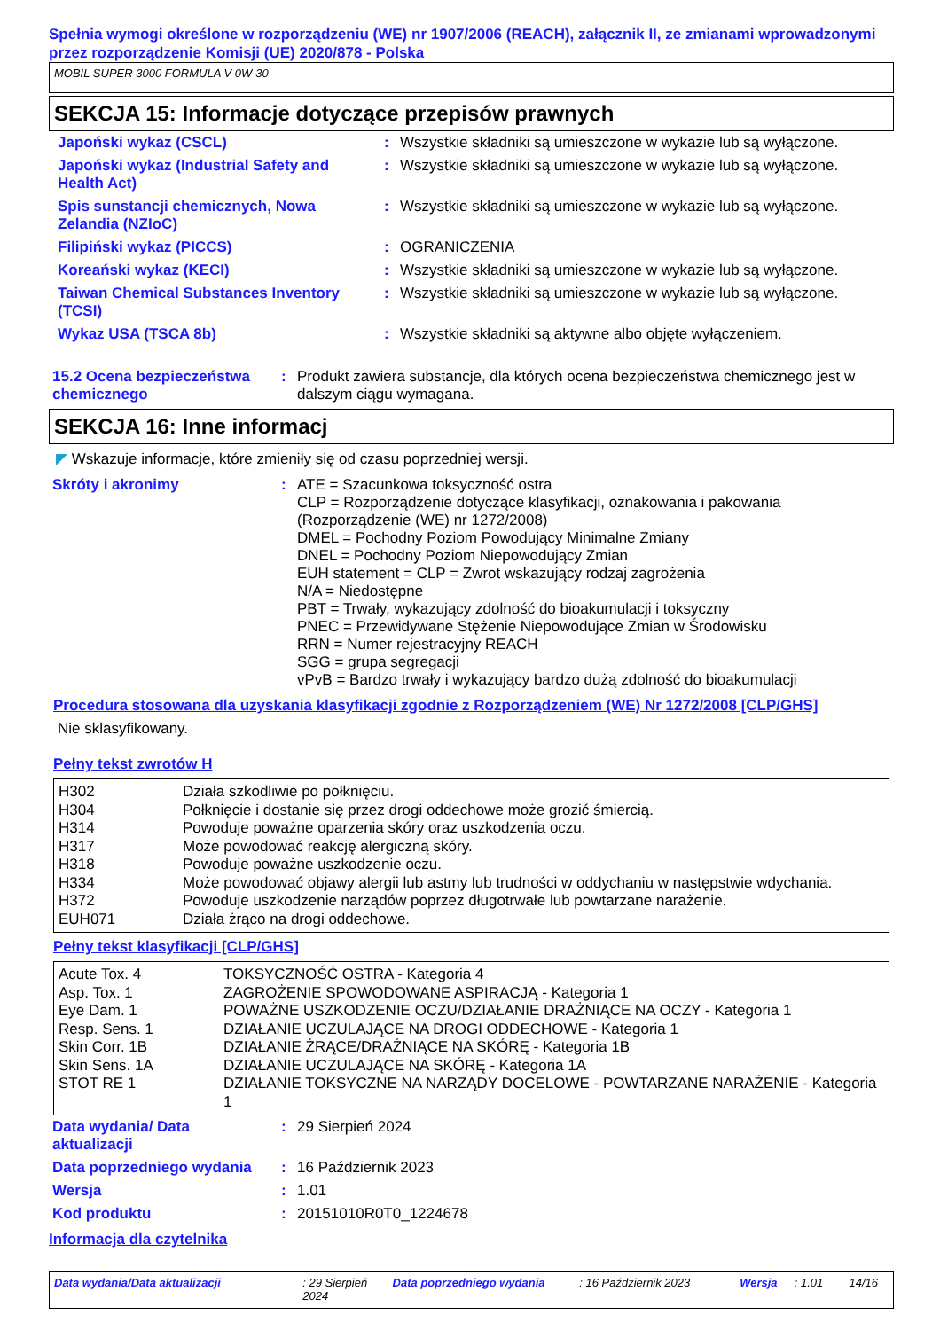Spełnia wymogi określone w rozporządzeniu (WE) nr 1907/2006 (REACH), załącznik II, ze zmianami wprowadzonymi przez rozporządzenie Komisji (UE) 2020/878 - Polska
MOBIL SUPER 3000 FORMULA V 0W-30
SEKCJA 15: Informacje dotyczące przepisów prawnych
| Japoński wykaz (CSCL) | : | Wszystkie składniki są umieszczone w wykazie lub są wyłączone. |
| Japoński wykaz (Industrial Safety and Health Act) | : | Wszystkie składniki są umieszczone w wykazie lub są wyłączone. |
| Spis sunstancji chemicznych, Nowa Zelandia (NZIoC) | : | Wszystkie składniki są umieszczone w wykazie lub są wyłączone. |
| Filipiński wykaz (PICCS) | : | OGRANICZENIA |
| Koreański wykaz (KECI) | : | Wszystkie składniki są umieszczone w wykazie lub są wyłączone. |
| Taiwan Chemical Substances Inventory (TCSI) | : | Wszystkie składniki są umieszczone w wykazie lub są wyłączone. |
| Wykaz USA (TSCA 8b) | : | Wszystkie składniki są aktywne albo objęte wyłączeniem. |
| 15.2 Ocena bezpieczeństwa chemicznego | : | Produkt zawiera substancje, dla których ocena bezpieczeństwa chemicznego jest w dalszym ciągu wymagana. |
SEKCJA 16: Inne informacj
◤ Wskazuje informacje, które zmieniły się od czasu poprzedniej wersji.
| Skróty i akronimy | : | ATE = Szacunkowa toksyczność ostra CLP = Rozporządzenie dotyczące klasyfikacji, oznakowania i pakowania (Rozporządzenie (WE) nr 1272/2008) DMEL = Pochodny Poziom Powodujący Minimalne Zmiany DNEL = Pochodny Poziom Niepowodujący Zmian EUH statement = CLP = Zwrot wskazujący rodzaj zagrożenia N/A = Niedostępne PBT = Trwały, wykazujący zdolność do bioakumulacji i toksyczny PNEC = Przewidywane Stężenie Niepowodujące Zmian w Środowisku RRN = Numer rejestracyjny REACH SGG = grupa segregacji vPvB = Bardzo trwały i wykazujący bardzo dużą zdolność do bioakumulacji |
Procedura stosowana dla uzyskania klasyfikacji zgodnie z Rozporządzeniem (WE) Nr 1272/2008 [CLP/GHS]
Nie sklasyfikowany.
Pełny tekst zwrotów H
| H302 | Działa szkodliwie po połknięciu. |
| H304 | Połknięcie i dostanie się przez drogi oddechowe może grozić śmiercią. |
| H314 | Powoduje poważne oparzenia skóry oraz uszkodzenia oczu. |
| H317 | Może powodować reakcję alergiczną skóry. |
| H318 | Powoduje poważne uszkodzenie oczu. |
| H334 | Może powodować objawy alergii lub astmy lub trudności w oddychaniu w następstwie wdychania. |
| H372 | Powoduje uszkodzenie narządów poprzez długotrwałe lub powtarzane narażenie. |
| EUH071 | Działa żrąco na drogi oddechowe. |
Pełny tekst klasyfikacji [CLP/GHS]
| Acute Tox. 4 | TOKSYCZNOŚĆ OSTRA - Kategoria 4 |
| Asp. Tox. 1 | ZAGROŻENIE SPOWODOWANE ASPIRACJĄ - Kategoria 1 |
| Eye Dam. 1 | POWAŻNE USZKODZENIE OCZU/DZIAŁANIE DRAŻNIĄCE NA OCZY - Kategoria 1 |
| Resp. Sens. 1 | DZIAŁANIE UCZULAJĄCE NA DROGI ODDECHOWE - Kategoria 1 |
| Skin Corr. 1B | DZIAŁANIE ŻRĄCE/DRAŻNIĄCE NA SKÓRĘ - Kategoria 1B |
| Skin Sens. 1A | DZIAŁANIE UCZULAJĄCE NA SKÓRĘ - Kategoria 1A |
| STOT RE 1 | DZIAŁANIE TOKSYCZNE NA NARZĄDY DOCELOWE - POWTARZANE NARAŻENIE - Kategoria 1 |
| Data wydania/ Data aktualizacji | : | 29 Sierpień 2024 |
| Data poprzedniego wydania | : | 16 Październik 2023 |
| Wersja | : | 1.01 |
| Kod produktu | : | 20151010R0T0_1224678 |
Informacja dla czytelnika
Data wydania/Data aktualizacji : 29 Sierpień 2024 Data poprzedniego wydania : 16 Październik 2023 Wersja : 1.01 14/16